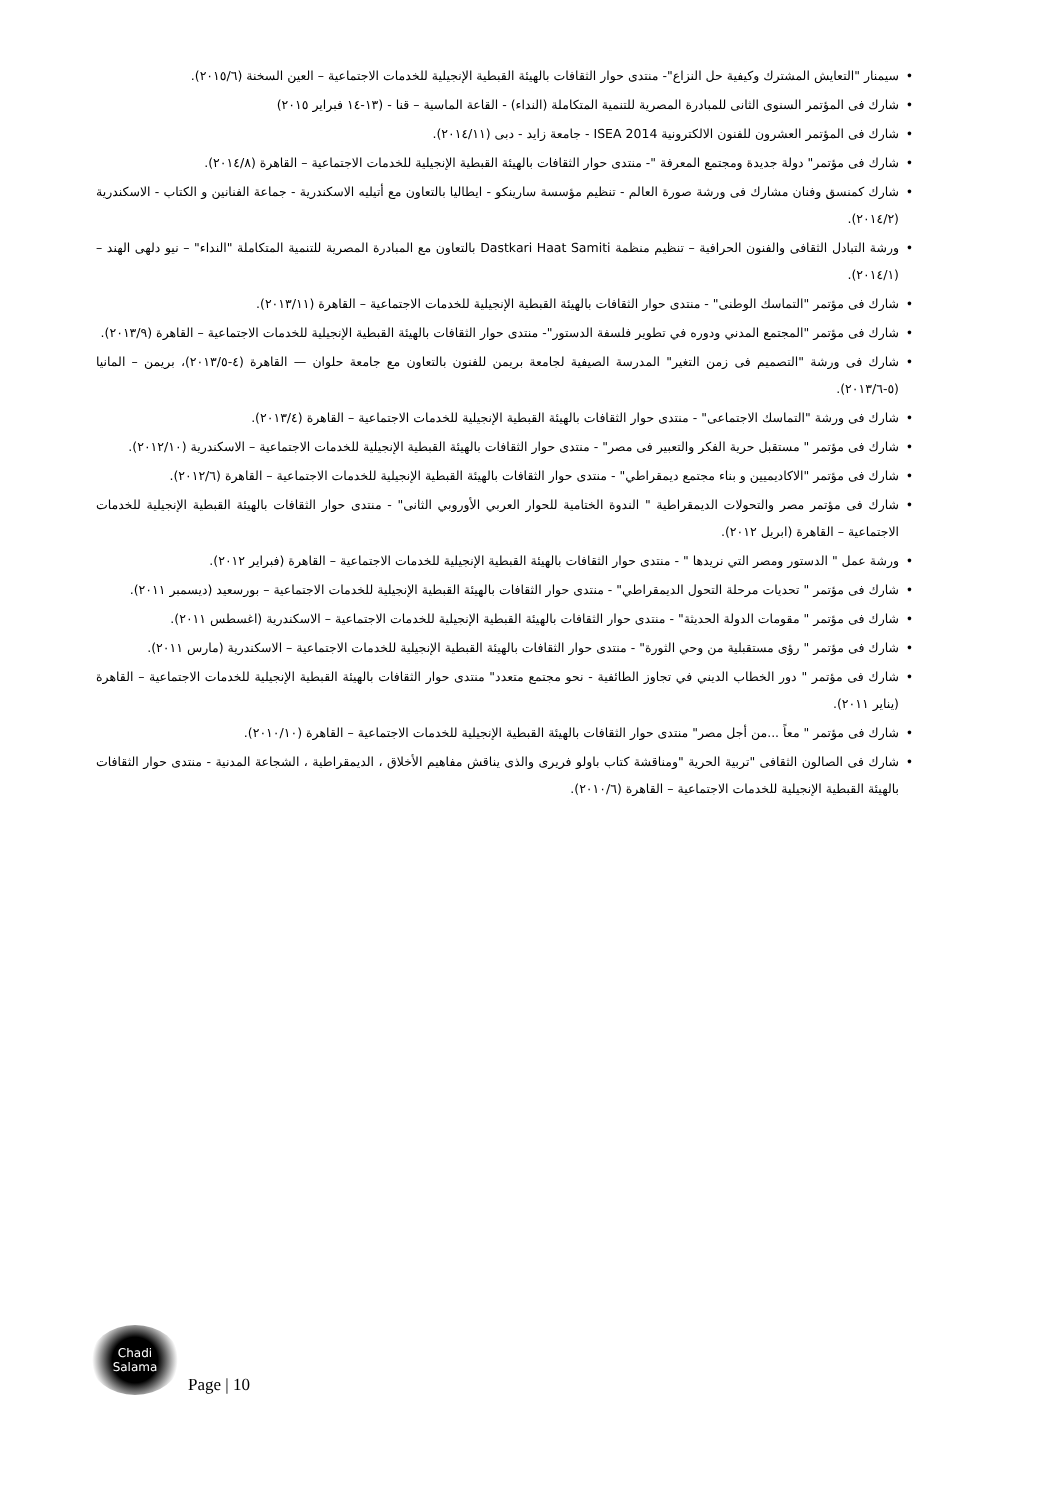• سيمنار "التعايش المشترك وكيفية حل النزاع"- منتدى حوار الثقافات بالهيئة القبطية الإنجيلية للخدمات الاجتماعية – العين السخنة (٢٠١٥/٦).
• شارك فى المؤتمر السنوى الثانى للمبادرة المصرية للتنمية المتكاملة (النداء) - القاعة الماسية – قنا - (١٣-١٤ فبراير ٢٠١٥)
• شارك فى المؤتمر العشرون للفنون الالكترونية ISEA 2014 - جامعة زايد - دبى (٢٠١٤/١١).
• شارك فى مؤتمر" دولة جديدة ومجتمع المعرفة "- منتدى حوار الثقافات بالهيئة القبطية الإنجيلية للخدمات الاجتماعية – القاهرة (٢٠١٤/٨).
• شارك كمنسق وفنان مشارك فى ورشة صورة العالم - تنظيم مؤسسة سارينكو - ايطاليا بالتعاون مع أتيليه الاسكندرية - جماعة الفنانين و الكتاب - الاسكندرية (٢٠١٤/٢).
• ورشة التبادل الثقافى والفنون الحرافية – تنظيم منظمة Dastkari Haat Samiti بالتعاون مع المبادرة المصرية للتنمية المتكاملة "النداء" – نيو دلهى الهند – (٢٠١٤/١).
• شارك فى مؤتمر "التماسك الوطنى" - منتدى حوار الثقافات بالهيئة القبطية الإنجيلية للخدمات الاجتماعية – القاهرة (٢٠١٣/١١).
• شارك فى مؤتمر "المجتمع المدني ودوره في تطوير فلسفة الدستور"- منتدى حوار الثقافات بالهيئة القبطية الإنجيلية للخدمات الاجتماعية – القاهرة (٢٠١٣/٩).
• شارك فى ورشة "التصميم فى زمن التغير" المدرسة الصيفية لجامعة بريمن للفنون بالتعاون مع جامعة حلوان — القاهرة (٤-٢٠١٣/٥)، بريمن – المانيا (٥-٢٠١٣/٦).
• شارك فى ورشة "التماسك الاجتماعى" - منتدى حوار الثقافات بالهيئة القبطية الإنجيلية للخدمات الاجتماعية – القاهرة (٢٠١٣/٤).
• شارك فى مؤتمر " مستقبل حرية الفكر والتعبير فى مصر" - منتدى حوار الثقافات بالهيئة القبطية الإنجيلية للخدمات الاجتماعية – الاسكندرية (٢٠١٢/١٠).
• شارك فى مؤتمر "الاكاديميين و بناء مجتمع ديمقراطي" - منتدى حوار الثقافات بالهيئة القبطية الإنجيلية للخدمات الاجتماعية – القاهرة (٢٠١٢/٦).
• شارك فى مؤتمر مصر والتحولات الديمقراطية " الندوة الختامية للحوار العربي الأوروبي الثانى" - منتدى حوار الثقافات بالهيئة القبطية الإنجيلية للخدمات الاجتماعية – القاهرة (ابريل ٢٠١٢).
• ورشة عمل " الدستور ومصر التي نريدها " - منتدى حوار الثقافات بالهيئة القبطية الإنجيلية للخدمات الاجتماعية – القاهرة (فبراير ٢٠١٢).
• شارك فى مؤتمر " تحديات مرحلة التحول الديمقراطي" - منتدى حوار الثقافات بالهيئة القبطية الإنجيلية للخدمات الاجتماعية – بورسعيد (ديسمبر ٢٠١١).
• شارك فى مؤتمر " مقومات الدولة الحديثة" - منتدى حوار الثقافات بالهيئة القبطية الإنجيلية للخدمات الاجتماعية – الاسكندرية (اغسطس ٢٠١١).
• شارك فى مؤتمر " رؤى مستقبلية من وحي الثورة" - منتدى حوار الثقافات بالهيئة القبطية الإنجيلية للخدمات الاجتماعية – الاسكندرية (مارس ٢٠١١).
• شارك فى مؤتمر " دور الخطاب الديني في تجاوز الطائفية - نحو مجتمع متعدد" منتدى حوار الثقافات بالهيئة القبطية الإنجيلية للخدمات الاجتماعية – القاهرة (يناير ٢٠١١).
• شارك فى مؤتمر " معاً ...من أجل مصر" منتدى حوار الثقافات بالهيئة القبطية الإنجيلية للخدمات الاجتماعية – القاهرة (٢٠١٠/١٠).
• شارك فى الصالون الثقافى "تربية الحرية "ومناقشة كتاب باولو فريرى والذى يناقش مفاهيم الأخلاق ، الديمقراطية ، الشجاعة المدنية - منتدى حوار الثقافات بالهيئة القبطية الإنجيلية للخدمات الاجتماعية – القاهرة (٢٠١٠/٦).
Chadi
Salama
Page | 10